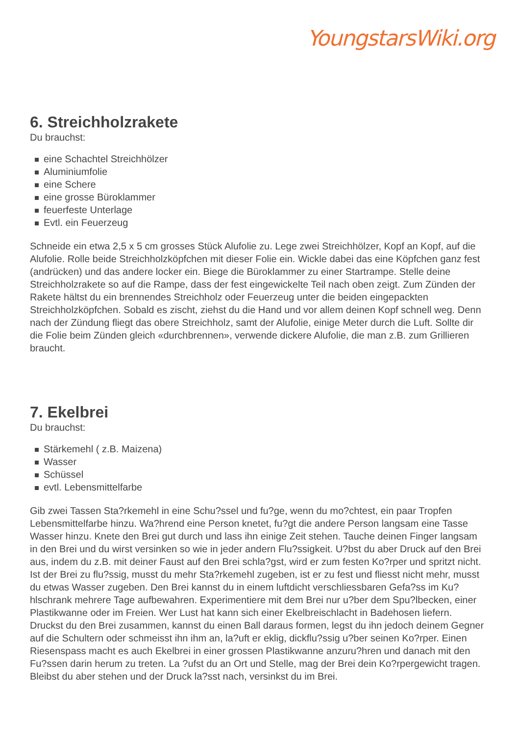YoungstarsWiki.org
6. Streichholzrakete
Du brauchst:
eine Schachtel Streichhölzer
Aluminiumfolie
eine Schere
eine grosse Büroklammer
feuerfeste Unterlage
Evtl. ein Feuerzeug
Schneide ein etwa 2,5 x 5 cm grosses Stück Alufolie zu. Lege zwei Streichhölzer, Kopf an Kopf, auf die Alufolie. Rolle beide Streichholzköpfchen mit dieser Folie ein. Wickle dabei das eine Köpfchen ganz fest (andrücken) und das andere locker ein. Biege die Büroklammer zu einer Startrampe. Stelle deine Streichholzrakete so auf die Rampe, dass der fest eingewickelte Teil nach oben zeigt. Zum Zünden der Rakete hältst du ein brennendes Streichholz oder Feuerzeug unter die beiden eingepackten Streichholzköpfchen. Sobald es zischt, ziehst du die Hand und vor allem deinen Kopf schnell weg. Denn nach der Zündung fliegt das obere Streichholz, samt der Alufolie, einige Meter durch die Luft. Sollte dir die Folie beim Zünden gleich «durchbrennen», verwende dickere Alufolie, die man z.B. zum Grillieren braucht.
7. Ekelbrei
Du brauchst:
Stärkemehl ( z.B. Maizena)
Wasser
Schüssel
evtl. Lebensmittelfarbe
Gib zwei Tassen Sta?rkemehl in eine Schu?ssel und fu?ge, wenn du mo?chtest, ein paar Tropfen Lebensmittelfarbe hinzu. Wa?hrend eine Person knetet, fu?gt die andere Person langsam eine Tasse Wasser hinzu. Knete den Brei gut durch und lass ihn einige Zeit stehen. Tauche deinen Finger langsam in den Brei und du wirst versinken so wie in jeder andern Flu?ssigkeit. U?bst du aber Druck auf den Brei aus, indem du z.B. mit deiner Faust auf den Brei schla?gst, wird er zum festen Ko?rper und spritzt nicht. Ist der Brei zu flu?ssig, musst du mehr Sta?rkemehl zugeben, ist er zu fest und fliesst nicht mehr, musst du etwas Wasser zugeben. Den Brei kannst du in einem luftdicht verschliessbaren Gefa?ss im Ku?hlschrank mehrere Tage aufbewahren. Experimentiere mit dem Brei nur u?ber dem Spu?lbecken, einer Plastikwanne oder im Freien. Wer Lust hat kann sich einer Ekelbreischlacht in Badehosen liefern. Druckst du den Brei zusammen, kannst du einen Ball daraus formen, legst du ihn jedoch deinem Gegner auf die Schultern oder schmeisst ihn ihm an, la?uft er eklig, dickflu?ssig u?ber seinen Ko?rper. Einen Riesenspass macht es auch Ekelbrei in einer grossen Plastikwanne anzuru?hren und danach mit den Fu?ssen darin herum zu treten. La ?ufst du an Ort und Stelle, mag der Brei dein Ko?rpergewicht tragen. Bleibst du aber stehen und der Druck la?sst nach, versinkst du im Brei.